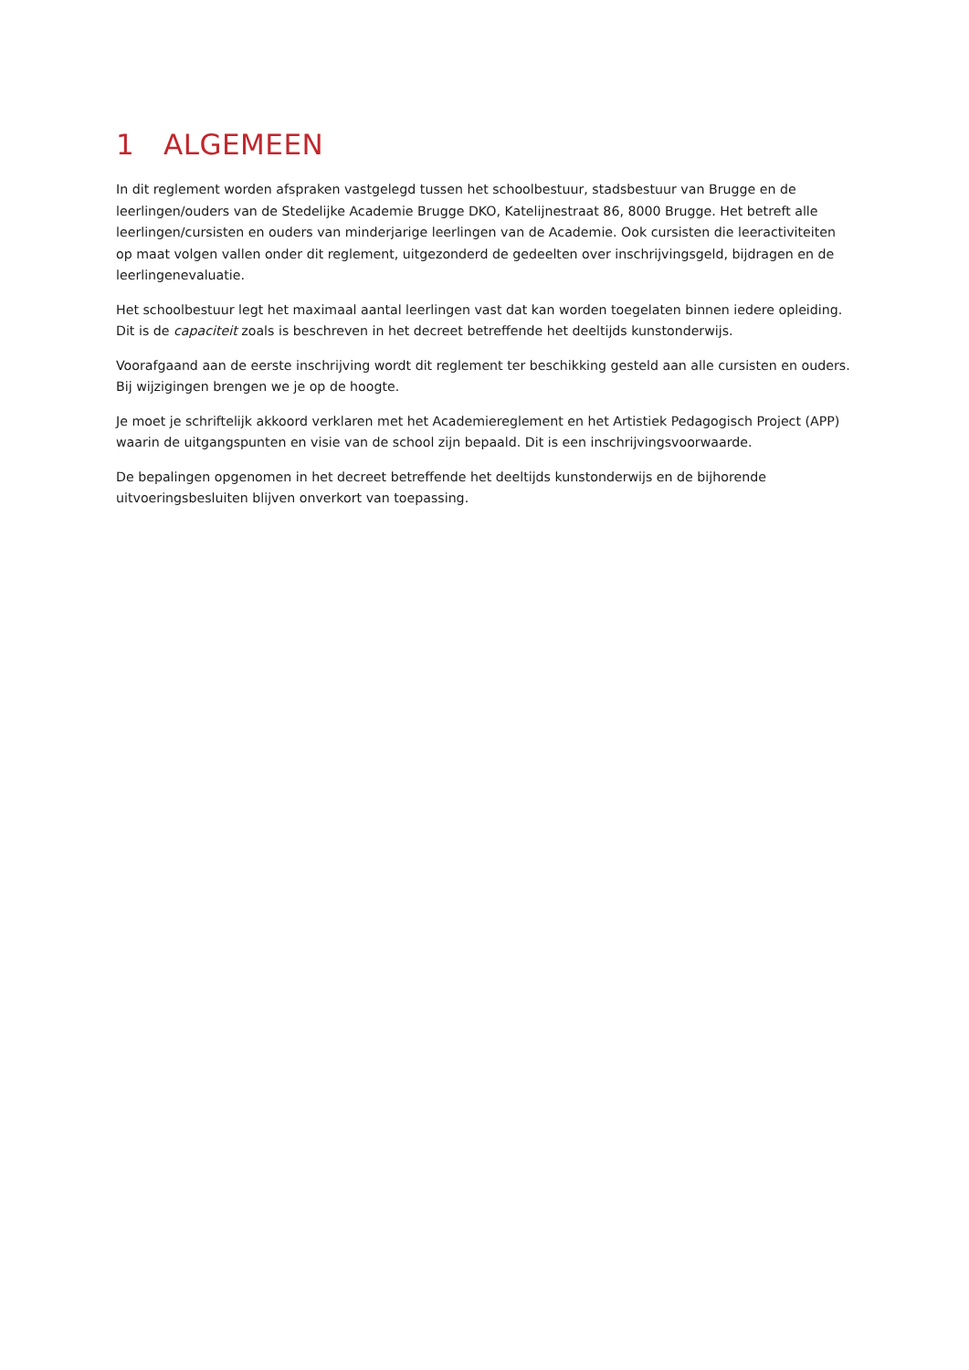1 ALGEMEEN
In dit reglement worden afspraken vastgelegd tussen het schoolbestuur, stadsbestuur van Brugge en de leerlingen/ouders van de Stedelijke Academie Brugge DKO, Katelijnestraat 86, 8000 Brugge. Het betreft alle leerlingen/cursisten en ouders van minderjarige leerlingen van de Academie. Ook cursisten die leeractiviteiten op maat volgen vallen onder dit reglement, uitgezonderd de gedeelten over inschrijvingsgeld, bijdragen en de leerlingenevaluatie.
Het schoolbestuur legt het maximaal aantal leerlingen vast dat kan worden toegelaten binnen iedere opleiding. Dit is de capaciteit zoals is beschreven in het decreet betreffende het deeltijds kunstonderwijs.
Voorafgaand aan de eerste inschrijving wordt dit reglement ter beschikking gesteld aan alle cursisten en ouders. Bij wijzigingen brengen we je op de hoogte.
Je moet je schriftelijk akkoord verklaren met het Academiereglement en het Artistiek Pedagogisch Project (APP) waarin de uitgangspunten en visie van de school zijn bepaald. Dit is een inschrijvingsvoorwaarde.
De bepalingen opgenomen in het decreet betreffende het deeltijds kunstonderwijs en de bijhorende uitvoeringsbesluiten blijven onverkort van toepassing.